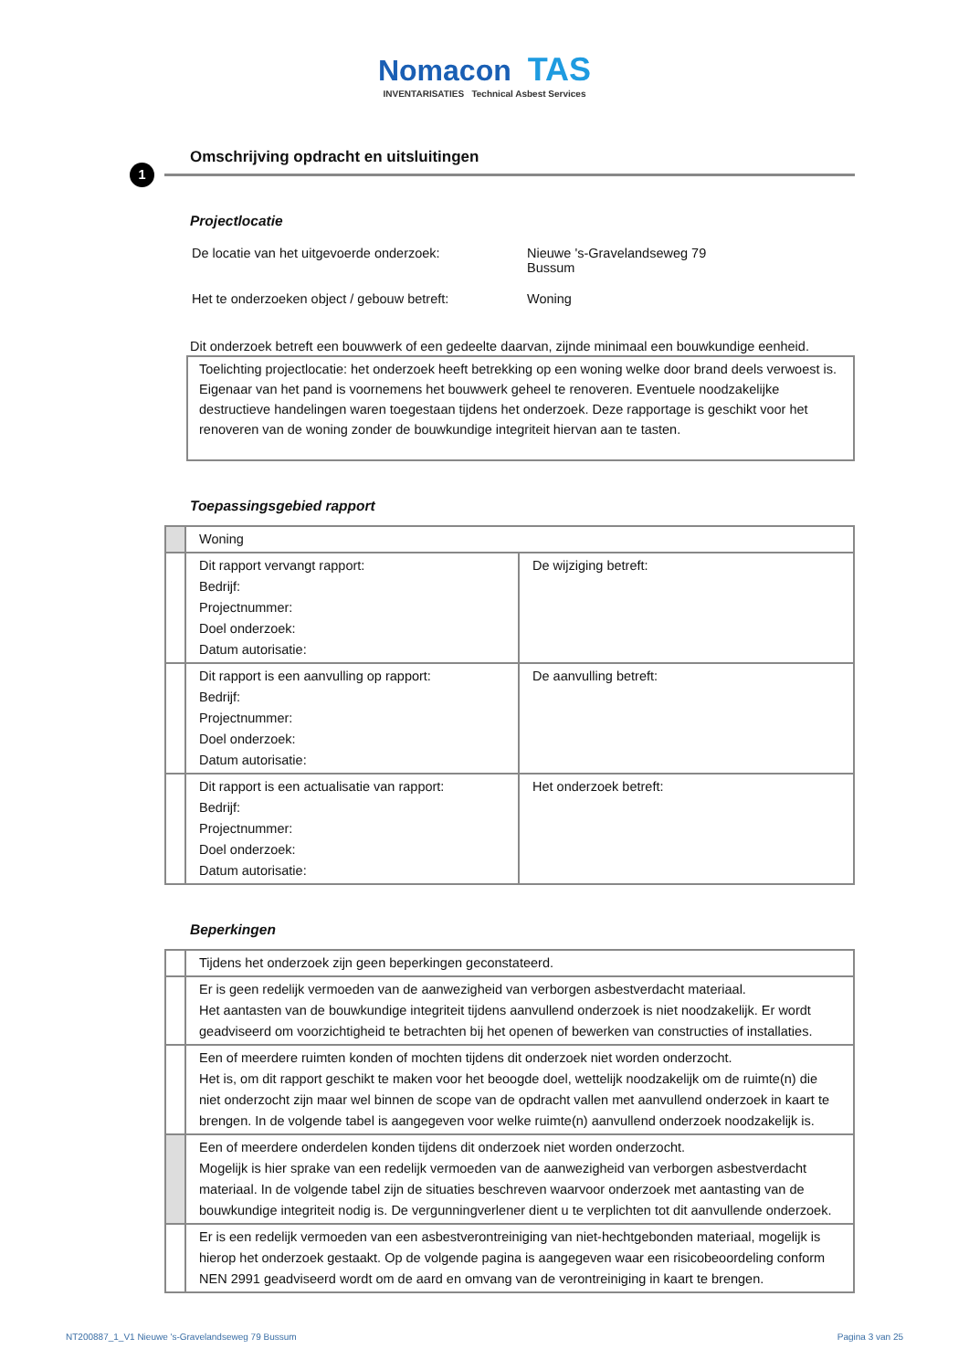Nomacon TAS
INVENTARISATIES Technical Asbest Services
Omschrijving opdracht en uitsluitingen
1
Projectlocatie
| De locatie van het uitgevoerde onderzoek: | Nieuwe 's-Gravelandseweg 79 Bussum |
| Het te onderzoeken object / gebouw betreft: | Woning |
Dit onderzoek betreft een bouwwerk of een gedeelte daarvan, zijnde minimaal een bouwkundige eenheid.
Toelichting projectlocatie: het onderzoek heeft betrekking op een woning welke door brand deels verwoest is. Eigenaar van het pand is voornemens het bouwwerk geheel te renoveren. Eventuele noodzakelijke destructieve handelingen waren toegestaan tijdens het onderzoek. Deze rapportage is geschikt voor het renoveren van de woning zonder de bouwkundige integriteit hiervan aan te tasten.
Toepassingsgebied rapport
| | Woning | |
| | Dit rapport vervangt rapport: Bedrijf: Projectnummer: Doel onderzoek: Datum autorisatie: | De wijziging betreft: |
| | Dit rapport is een aanvulling op rapport: Bedrijf: Projectnummer: Doel onderzoek: Datum autorisatie: | De aanvulling betreft: |
| | Dit rapport is een actualisatie van rapport: Bedrijf: Projectnummer: Doel onderzoek: Datum autorisatie: | Het onderzoek betreft: |
Beperkingen
| | Tijdens het onderzoek zijn geen beperkingen geconstateerd. |
| | Er is geen redelijk vermoeden van de aanwezigheid van verborgen asbestverdacht materiaal. Het aantasten van de bouwkundige integriteit tijdens aanvullend onderzoek is niet noodzakelijk. Er wordt geadviseerd om voorzichtigheid te betrachten bij het openen of bewerken van constructies of installaties. |
| | Een of meerdere ruimten konden of mochten tijdens dit onderzoek niet worden onderzocht. Het is, om dit rapport geschikt te maken voor het beoogde doel, wettelijk noodzakelijk om de ruimte(n) die niet onderzocht zijn maar wel binnen de scope van de opdracht vallen met aanvullend onderzoek in kaart te brengen. In de volgende tabel is aangegeven voor welke ruimte(n) aanvullend onderzoek noodzakelijk is. |
| | Een of meerdere onderdelen konden tijdens dit onderzoek niet worden onderzocht. Mogelijk is hier sprake van een redelijk vermoeden van de aanwezigheid van verborgen asbestverdacht materiaal. In de volgende tabel zijn de situaties beschreven waarvoor onderzoek met aantasting van de bouwkundige integriteit nodig is. De vergunningverlener dient u te verplichten tot dit aanvullende onderzoek. |
| | Er is een redelijk vermoeden van een asbestverontreiniging van niet-hechtgebonden materiaal, mogelijk is hierop het onderzoek gestaakt. Op de volgende pagina is aangegeven waar een risicobeoordeling conform NEN 2991 geadviseerd wordt om de aard en omvang van de verontreiniging in kaart te brengen. |
NT200887_1_V1 Nieuwe 's-Gravelandseweg 79 Bussum Pagina 3 van 25